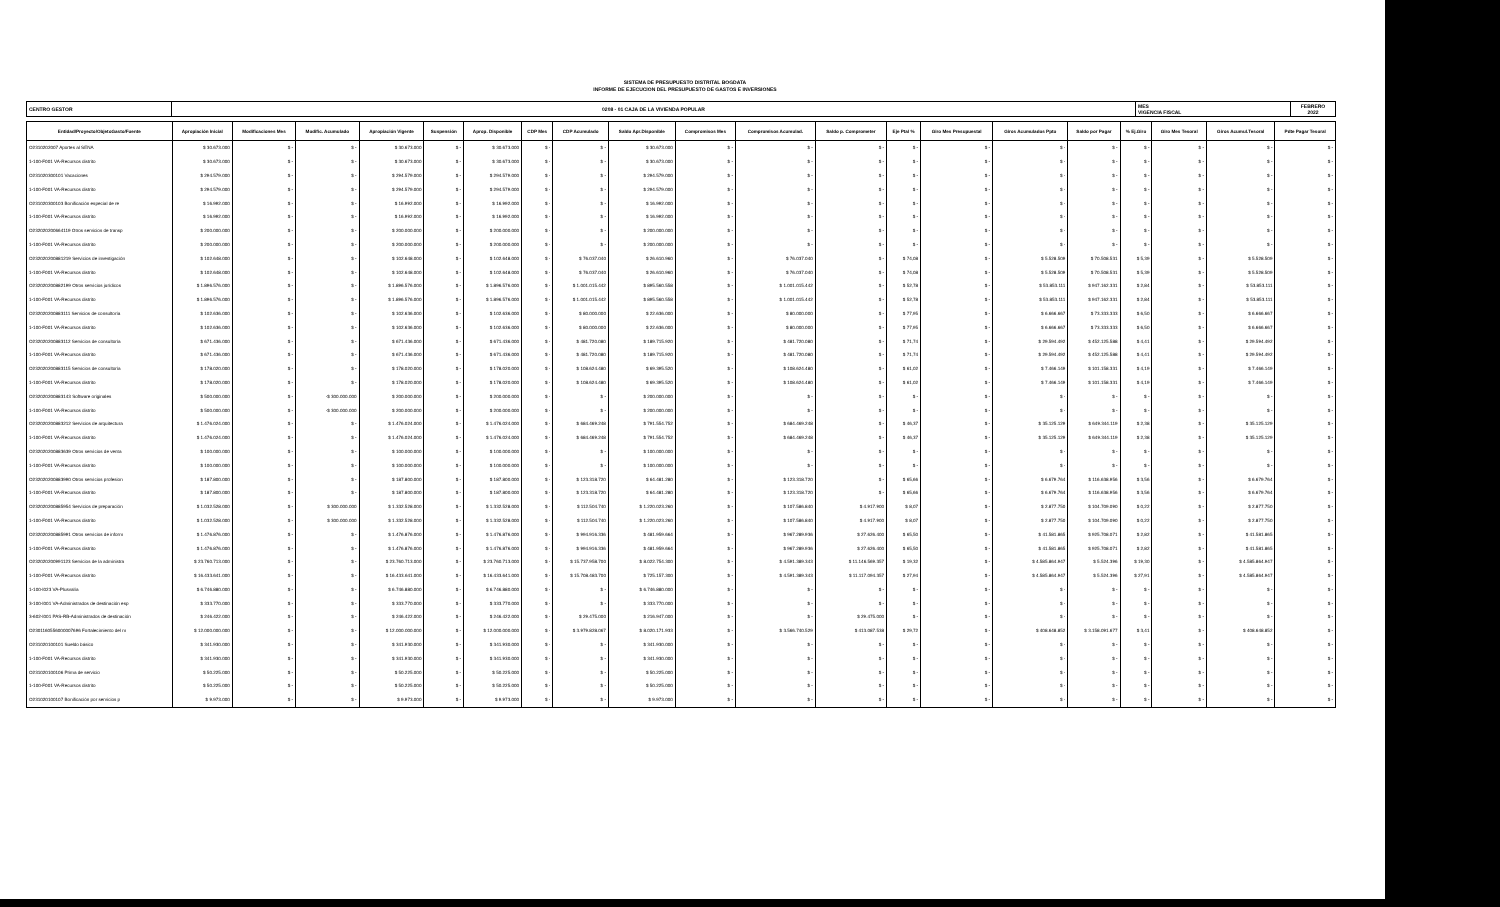SISTEMA DE PRESUPUESTO DISTRITAL BOGDATA
INFORME DE EJECUCION DEL PRESUPUESTO DE GASTOS E INVERSIONES
| CENTRO GESTOR | 0208 - 01 CAJA DE LA VIVIENDA POPULAR | MES VIGENCIA FISCAL | FEBRERO 2022 |
| Entidad/Proyecto/ObjetoGasto/Fuente | Apropiación Inicial | Modificaciones Mes | Modific. Acumulado | Apropiación Vigente | Suspensión | Aprop. Disponible | CDP Mes | CDP Acumulado | Saldo Apr.Disponible | Compromisos Mes | Compromisos Acumulad. | Saldo p. Comprometer | Eje Ptal % | Giro Mes Presupuestal | Giros Acumulados Ppto | Saldo por Pagar | % Ej.Giro | Giro Mes Tesoral | Giros Acumul.Tesoral | Pdte Pagar Tesoral |
| --- | --- | --- | --- | --- | --- | --- | --- | --- | --- | --- | --- | --- | --- | --- | --- | --- | --- | --- | --- | --- |
| O2310202007 Aportes al SENA | $ 30.673.000 | $ - | $ - | $ 30.673.000 | $ - | $ 30.673.000 | $ - | $ - | $ 30.673.000 | $ - | $ - | $ - | $ - | $ - | $ - | $ - | $ - | $ - | $ - | $ - |
| 1-100-F001 VA-Recursos distrito | $ 30.673.000 | $ - | $ - | $ 30.673.000 | $ - | $ 30.673.000 | $ - | $ - | $ 30.673.000 | $ - | $ - | $ - | $ - | $ - | $ - | $ - | $ - | $ - | $ - | $ - |
| O231020300101 Vacaciones | $ 294.579.000 | $ - | $ - | $ 294.579.000 | $ - | $ 294.579.000 | $ - | $ - | $ 294.579.000 | $ - | $ - | $ - | $ - | $ - | $ - | $ - | $ - | $ - | $ - | $ - |
| 1-100-F001 VA-Recursos distrito | $ 294.579.000 | $ - | $ - | $ 294.579.000 | $ - | $ 294.579.000 | $ - | $ - | $ 294.579.000 | $ - | $ - | $ - | $ - | $ - | $ - | $ - | $ - | $ - | $ - | $ - |
| O231020300103 Bonificación especial de re | $ 16.992.000 | $ - | $ - | $ 16.992.000 | $ - | $ 16.992.000 | $ - | $ - | $ 16.992.000 | $ - | $ - | $ - | $ - | $ - | $ - | $ - | $ - | $ - | $ - | $ - |
| 1-100-F001 VA-Recursos distrito | $ 16.992.000 | $ - | $ - | $ 16.992.000 | $ - | $ 16.992.000 | $ - | $ - | $ 16.992.000 | $ - | $ - | $ - | $ - | $ - | $ - | $ - | $ - | $ - | $ - | $ - |
| O232020200664119 Otros servicios de transp | $ 200.000.000 | $ - | $ - | $ 200.000.000 | $ - | $ 200.000.000 | $ - | $ - | $ 200.000.000 | $ - | $ - | $ - | $ - | $ - | $ - | $ - | $ - | $ - | $ - | $ - |
| 1-100-F001 VA-Recursos distrito | $ 200.000.000 | $ - | $ - | $ 200.000.000 | $ - | $ 200.000.000 | $ - | $ - | $ 200.000.000 | $ - | $ - | $ - | $ - | $ - | $ - | $ - | $ - | $ - | $ - | $ - |
| O232020200881219 Servicios de investigación | $ 102.648.000 | $ - | $ - | $ 102.648.000 | $ - | $ 102.648.000 | $ - | $ 76.037.040 | $ 26.610.960 | $ - | $ 76.037.040 | $ - | $ 74,08 | $ - | $ 5.528.509 | $ 70.508.531 | $ 5,39 | $ - | $ 5.528.509 | $ - |
| 1-100-F001 VA-Recursos distrito | $ 102.648.000 | $ - | $ - | $ 102.648.000 | $ - | $ 102.648.000 | $ - | $ 76.037.040 | $ 26.610.960 | $ - | $ 76.037.040 | $ - | $ 74,08 | $ - | $ 5.528.509 | $ 70.508.531 | $ 5,39 | $ - | $ 5.528.509 | $ - |
| O232020200882199 Otros servicios jurídicos | $ 1.896.576.000 | $ - | $ - | $ 1.896.576.000 | $ - | $ 1.896.576.000 | $ - | $ 1.001.015.442 | $ 895.560.558 | $ - | $ 1.001.015.442 | $ - | $ 52,78 | $ - | $ 53.853.111 | $ 947.162.331 | $ 2,84 | $ - | $ 53.853.111 | $ - |
| 1-100-F001 VA-Recursos distrito | $ 1.896.576.000 | $ - | $ - | $ 1.896.576.000 | $ - | $ 1.896.576.000 | $ - | $ 1.001.015.442 | $ 895.560.558 | $ - | $ 1.001.015.442 | $ - | $ 52,78 | $ - | $ 53.853.111 | $ 947.162.331 | $ 2,84 | $ - | $ 53.853.111 | $ - |
| O232020200883111 Servicios de consultoría | $ 102.636.000 | $ - | $ - | $ 102.636.000 | $ - | $ 102.636.000 | $ - | $ 80.000.000 | $ 22.636.000 | $ - | $ 80.000.000 | $ - | $ 77,95 | $ - | $ 6.666.667 | $ 73.333.333 | $ 6,50 | $ - | $ 6.666.667 | $ - |
| 1-100-F001 VA-Recursos distrito | $ 102.636.000 | $ - | $ - | $ 102.636.000 | $ - | $ 102.636.000 | $ - | $ 80.000.000 | $ 22.636.000 | $ - | $ 80.000.000 | $ - | $ 77,95 | $ - | $ 6.666.667 | $ 73.333.333 | $ 6,50 | $ - | $ 6.666.667 | $ - |
| O232020200883112 Servicios de consultoría | $ 671.436.000 | $ - | $ - | $ 671.436.000 | $ - | $ 671.436.000 | $ - | $ 481.720.080 | $ 189.715.920 | $ - | $ 481.720.080 | $ - | $ 71,74 | $ - | $ 29.594.492 | $ 452.125.588 | $ 4,41 | $ - | $ 29.594.492 | $ - |
| 1-100-F001 VA-Recursos distrito | $ 671.436.000 | $ - | $ - | $ 671.436.000 | $ - | $ 671.436.000 | $ - | $ 481.720.080 | $ 189.715.920 | $ - | $ 481.720.080 | $ - | $ 71,74 | $ - | $ 29.594.492 | $ 452.125.588 | $ 4,41 | $ - | $ 29.594.492 | $ - |
| O232020200883115 Servicios de consultoría | $ 178.020.000 | $ - | $ - | $ 178.020.000 | $ - | $ 178.020.000 | $ - | $ 108.624.480 | $ 69.395.520 | $ - | $ 108.624.480 | $ - | $ 61,02 | $ - | $ 7.466.149 | $ 101.158.331 | $ 4,19 | $ - | $ 7.466.149 | $ - |
| 1-100-F001 VA-Recursos distrito | $ 178.020.000 | $ - | $ - | $ 178.020.000 | $ - | $ 178.020.000 | $ - | $ 108.624.480 | $ 69.395.520 | $ - | $ 108.624.480 | $ - | $ 61,02 | $ - | $ 7.466.149 | $ 101.158.331 | $ 4,19 | $ - | $ 7.466.149 | $ - |
| O232020200883143 Software originales | $ 500.000.000 | $ - | -$ 300.000.000 | $ 200.000.000 | $ - | $ 200.000.000 | $ - | $ - | $ 200.000.000 | $ - | $ - | $ - | $ - | $ - | $ - | $ - | $ - | $ - | $ - | $ - |
| 1-100-F001 VA-Recursos distrito | $ 500.000.000 | $ - | -$ 300.000.000 | $ 200.000.000 | $ - | $ 200.000.000 | $ - | $ - | $ 200.000.000 | $ - | $ - | $ - | $ - | $ - | $ - | $ - | $ - | $ - | $ - | $ - |
| O232020200883212 Servicios de arquitectura | $ 1.476.024.000 | $ - | $ - | $ 1.476.024.000 | $ - | $ 1.476.024.000 | $ - | $ 684.469.248 | $ 791.554.752 | $ - | $ 684.469.248 | $ - | $ 46,37 | $ - | $ 35.125.129 | $ 649.344.119 | $ 2,38 | $ - | $ 35.125.129 | $ - |
| 1-100-F001 VA-Recursos distrito | $ 1.476.024.000 | $ - | $ - | $ 1.476.024.000 | $ - | $ 1.476.024.000 | $ - | $ 684.469.248 | $ 791.554.752 | $ - | $ 684.469.248 | $ - | $ 46,37 | $ - | $ 35.125.129 | $ 649.344.119 | $ 2,38 | $ - | $ 35.125.129 | $ - |
| O232020200883639 Otros servicios de venta | $ 100.000.000 | $ - | $ - | $ 100.000.000 | $ - | $ 100.000.000 | $ - | $ - | $ 100.000.000 | $ - | $ - | $ - | $ - | $ - | $ - | $ - | $ - | $ - | $ - | $ - |
| 1-100-F001 VA-Recursos distrito | $ 100.000.000 | $ - | $ - | $ 100.000.000 | $ - | $ 100.000.000 | $ - | $ - | $ 100.000.000 | $ - | $ - | $ - | $ - | $ - | $ - | $ - | $ - | $ - | $ - | $ - |
| O232020200883990 Otros servicios profesion | $ 187.800.000 | $ - | $ - | $ 187.800.000 | $ - | $ 187.800.000 | $ - | $ 123.318.720 | $ 64.481.280 | $ - | $ 123.318.720 | $ - | $ 65,66 | $ - | $ 6.679.764 | $ 116.638.956 | $ 3,56 | $ - | $ 6.679.764 | $ - |
| 1-100-F001 VA-Recursos distrito | $ 187.800.000 | $ - | $ - | $ 187.800.000 | $ - | $ 187.800.000 | $ - | $ 123.318.720 | $ 64.481.280 | $ - | $ 123.318.720 | $ - | $ 65,66 | $ - | $ 6.679.764 | $ 116.638.956 | $ 3,56 | $ - | $ 6.679.764 | $ - |
| O232020200885954 Servicios de preparación | $ 1.032.528.000 | $ - | $ 300.000.000 | $ 1.332.528.000 | $ - | $ 1.332.528.000 | $ - | $ 112.504.740 | $ 1.220.023.260 | $ - | $ 107.586.840 | $ 4.917.900 | $ 8,07 | $ - | $ 2.877.750 | $ 104.709.090 | $ 0,22 | $ - | $ 2.877.750 | $ - |
| 1-100-F001 VA-Recursos distrito | $ 1.032.528.000 | $ - | $ 300.000.000 | $ 1.332.528.000 | $ - | $ 1.332.528.000 | $ - | $ 112.504.740 | $ 1.220.023.260 | $ - | $ 107.586.840 | $ 4.917.900 | $ 8,07 | $ - | $ 2.877.750 | $ 104.709.090 | $ 0,22 | $ - | $ 2.877.750 | $ - |
| O232020200885991 Otros servicios de inform | $ 1.476.876.000 | $ - | $ - | $ 1.476.876.000 | $ - | $ 1.476.876.000 | $ - | $ 994.916.336 | $ 481.959.664 | $ - | $ 967.289.936 | $ 27.626.400 | $ 65,50 | $ - | $ 41.581.865 | $ 925.708.071 | $ 2,82 | $ - | $ 41.581.865 | $ - |
| 1-100-F001 VA-Recursos distrito | $ 1.476.876.000 | $ - | $ - | $ 1.476.876.000 | $ - | $ 1.476.876.000 | $ - | $ 994.916.336 | $ 481.959.664 | $ - | $ 967.289.936 | $ 27.626.400 | $ 65,50 | $ - | $ 41.581.865 | $ 925.708.071 | $ 2,82 | $ - | $ 41.581.865 | $ - |
| O232020200991123 Servicios de la administra | $ 23.760.713.000 | $ - | $ - | $ 23.760.713.000 | $ - | $ 23.760.713.000 | $ - | $ 15.737.958.700 | $ 8.022.754.300 | $ - | $ 4.591.389.343 | $ 11.146.569.357 | $ 19,32 | $ - | $ 4.585.864.947 | $ 5.524.396 | $ 19,30 | $ - | $ 4.585.864.947 | $ - |
| 1-100-F001 VA-Recursos distrito | $ 16.433.641.000 | $ - | $ - | $ 16.433.641.000 | $ - | $ 16.433.641.000 | $ - | $ 15.708.483.700 | $ 725.157.300 | $ - | $ 4.591.389.343 | $ 11.117.094.357 | $ 27,94 | $ - | $ 4.585.864.947 | $ 5.524.396 | $ 27,91 | $ - | $ 4.585.864.947 | $ - |
| 1-100-I023 VA-Plusvalía | $ 6.746.880.000 | $ - | $ - | $ 6.746.880.000 | $ - | $ 6.746.880.000 | $ - | $ - | $ 6.746.880.000 | $ - | $ - | $ - | $ - | $ - | $ - | $ - | $ - | $ - | $ - | $ - |
| 3-100-I001 VA-Administrados de destinación esp | $ 333.770.000 | $ - | $ - | $ 333.770.000 | $ - | $ 333.770.000 | $ - | $ - | $ 333.770.000 | $ - | $ - | $ - | $ - | $ - | $ - | $ - | $ - | $ - | $ - | $ - |
| 3-602-I001 PAS-RB-Administrados de destinación | $ 246.422.000 | $ - | $ - | $ 246.422.000 | $ - | $ 246.422.000 | $ - | $ 29.475.000 | $ 216.947.000 | $ - | $ - | $ 29.475.000 | $ - | $ - | $ - | $ - | $ - | $ - | $ - | $ - |
| O2301160556000007696 Fortalecimiento del m | $ 12.000.000.000 | $ - | $ - | $ 12.000.000.000 | $ - | $ 12.000.000.000 | $ - | $ 3.979.828.067 | $ 8.020.171.933 | $ - | $ 3.566.740.529 | $ 413.087.538 | $ 29,72 | $ - | $ 408.648.852 | $ 3.158.091.677 | $ 3,41 | $ - | $ 408.648.852 | $ - |
| O231020100101 Sueldo básico | $ 341.930.000 | $ - | $ - | $ 341.930.000 | $ - | $ 341.930.000 | $ - | $ - | $ 341.930.000 | $ - | $ - | $ - | $ - | $ - | $ - | $ - | $ - | $ - | $ - | $ - |
| 1-100-F001 VA-Recursos distrito | $ 341.930.000 | $ - | $ - | $ 341.930.000 | $ - | $ 341.930.000 | $ - | $ - | $ 341.930.000 | $ - | $ - | $ - | $ - | $ - | $ - | $ - | $ - | $ - | $ - | $ - |
| O231020100106 Prima de servicio | $ 50.225.000 | $ - | $ - | $ 50.225.000 | $ - | $ 50.225.000 | $ - | $ - | $ 50.225.000 | $ - | $ - | $ - | $ - | $ - | $ - | $ - | $ - | $ - | $ - | $ - |
| 1-100-F001 VA-Recursos distrito | $ 50.225.000 | $ - | $ - | $ 50.225.000 | $ - | $ 50.225.000 | $ - | $ - | $ 50.225.000 | $ - | $ - | $ - | $ - | $ - | $ - | $ - | $ - | $ - | $ - | $ - |
| O231020100107 Bonificación por servicios p | $ 9.973.000 | $ - | $ - | $ 9.973.000 | $ - | $ 9.973.000 | $ - | $ - | $ 9.973.000 | $ - | $ - | $ - | $ - | $ - | $ - | $ - | $ - | $ - | $ - | $ - |